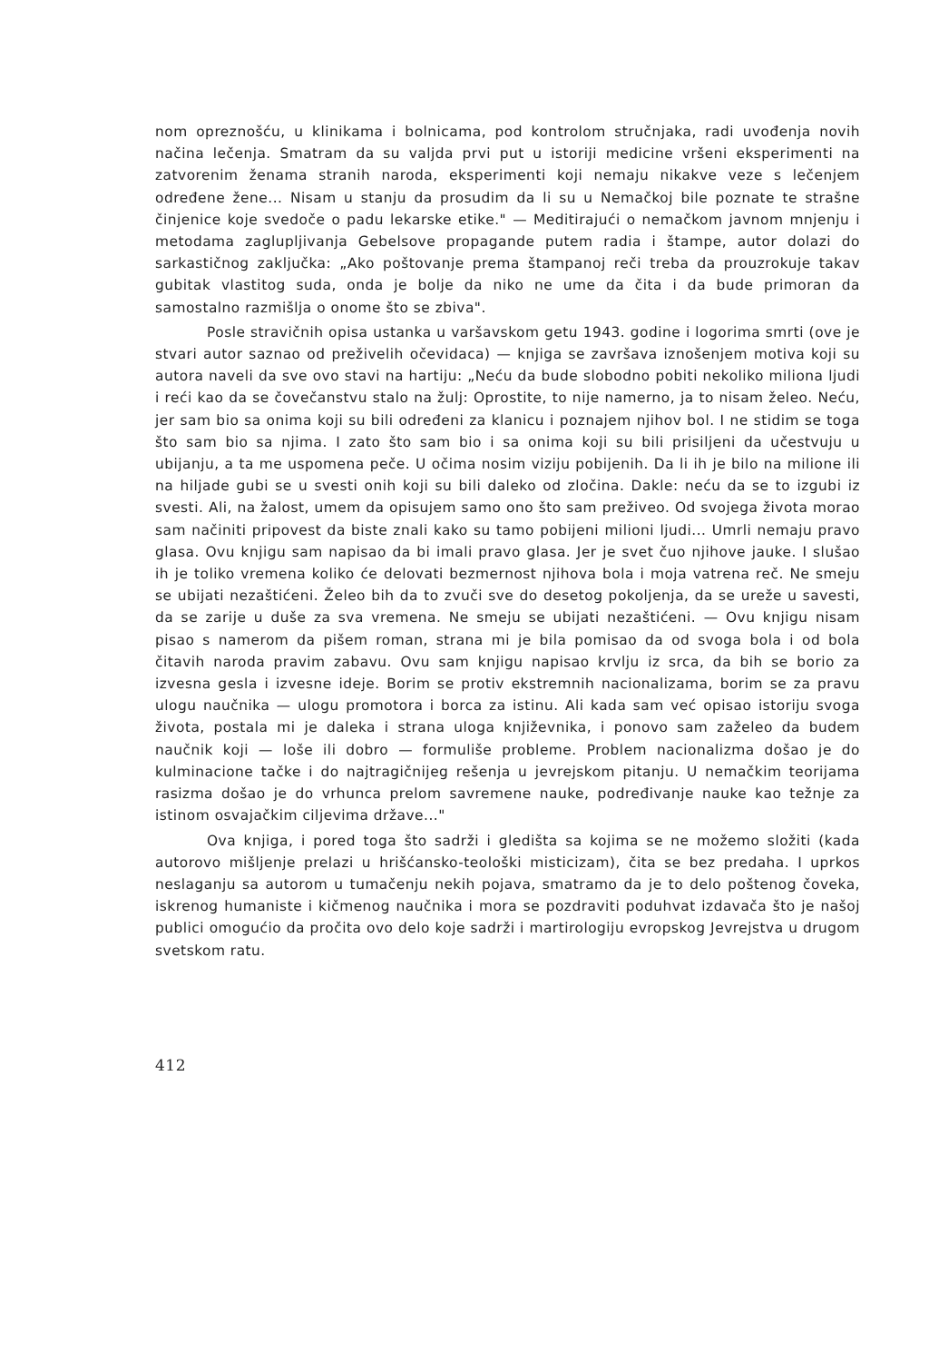nom opreznošću, u klinikama i bolnicama, pod kontrolom stručnjaka, radi uvođenja novih načina lečenja. Smatram da su valjda prvi put u istoriji medicine vršeni eksperimenti na zatvorenim ženama stranih naroda, eksperimenti koji nemaju nikakve veze s lečenjem određene žene... Nisam u stanju da prosudim da li su u Nemačkoj bile poznate te strašne činjenice koje svedoče o padu lekarske etike." — Meditirajući o nemačkom javnom mnjenju i metodama zaglupljivanja Gebelsove propagande putem radia i štampe, autor dolazi do sarkastičnog zaključka: „Ako poštovanje prema štampanoj reči treba da prouzrokuje takav gubitak vlastitog suda, onda je bolje da niko ne ume da čita i da bude primoran da samostalno razmišlja o onome što se zbiva".
Posle stravičnih opisa ustanka u varšavskom getu 1943. godine i logorima smrti (ove je stvari autor saznao od preživelih očevidaca) — knjiga se završava iznošenjem motiva koji su autora naveli da sve ovo stavi na hartiju: „Neću da bude slobodno pobiti nekoliko miliona ljudi i reći kao da se čovečanstvu stalo na žulj: Oprostite, to nije namerno, ja to nisam želeo. Neću, jer sam bio sa onima koji su bili određeni za klanicu i poznajem njihov bol. I ne stidim se toga što sam bio sa njima. I zato što sam bio i sa onima koji su bili prisiljeni da učestvuju u ubijanju, a ta me uspomena peče. U očima nosim viziju pobijenih. Da li ih je bilo na milione ili na hiljade gubi se u svesti onih koji su bili daleko od zločina. Dakle: neću da se to izgubi iz svesti. Ali, na žalost, umem da opisujem samo ono što sam preživeo. Od svojega života morao sam načiniti pripovest da biste znali kako su tamo pobijeni milioni ljudi... Umrli nemaju pravo glasa. Ovu knjigu sam napisao da bi imali pravo glasa. Jer je svet čuo njihove jauke. I slušao ih je toliko vremena koliko će delovati bezmernost njihova bola i moja vatrena reč. Ne smeju se ubijati nezaštićeni. Želeo bih da to zvuči sve do desetog pokoljenja, da se ureže u savesti, da se zarije u duše za sva vremena. Ne smeju se ubijati nezaštićeni. — Ovu knjigu nisam pisao s namerom da pišem roman, strana mi je bila pomisao da od svoga bola i od bola čitavih naroda pravim zabavu. Ovu sam knjigu napisao krvlju iz srca, da bih se borio za izvesna gesla i izvesne ideje. Borim se protiv ekstremnih nacionalizama, borim se za pravu ulogu naučnika — ulogu promotora i borca za istinu. Ali kada sam već opisao istoriju svoga života, postala mi je daleka i strana uloga književnika, i ponovo sam zaželeo da budem naučnik koji — loše ili dobro — formuliše probleme. Problem nacionalizma došao je do kulminacione tačke i do najtragičnijeg rešenja u jevrejskom pitanju. U nemačkim teorijama rasizma došao je do vrhunca prelom savremene nauke, podređivanje nauke kao težnje za istinom osvajačkim ciljevima države..."
Ova knjiga, i pored toga što sadrži i gledišta sa kojima se ne možemo složiti (kada autorovo mišljenje prelazi u hrišćansko-teološki misticizam), čita se bez predaha. I uprkos neslaganju sa autorom u tumačenju nekih pojava, smatramo da je to delo poštenog čoveka, iskrenog humaniste i kičmenog naučnika i mora se pozdraviti poduhvat izdavača što je našoj publici omogućio da pročita ovo delo koje sadrži i martirologiju evropskog Jevrejstva u drugom svetskom ratu.
412